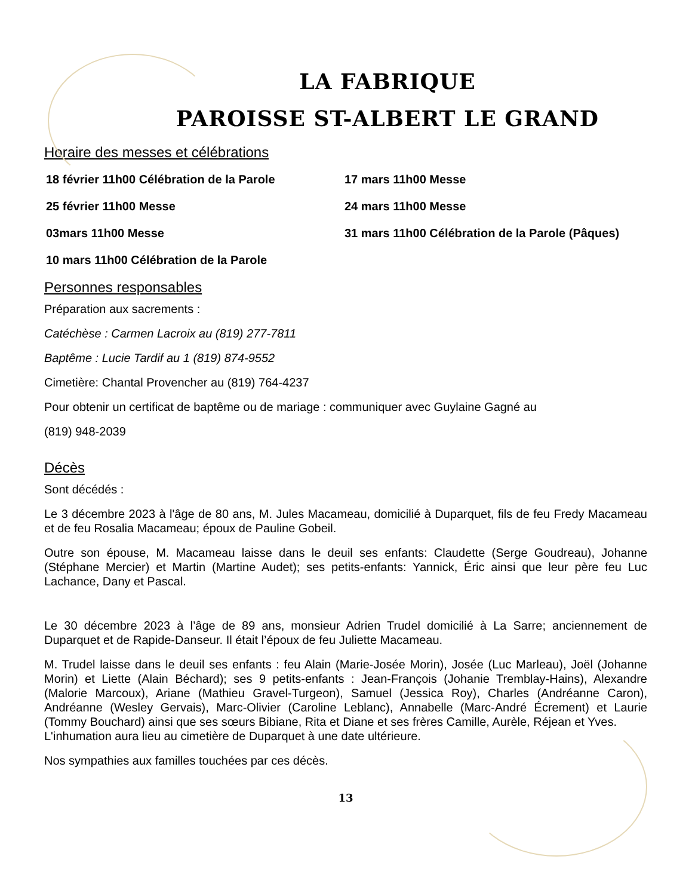LA FABRIQUE
PAROISSE ST-ALBERT LE GRAND
Horaire des messes et célébrations
18 février 11h00 Célébration de la Parole
17 mars 11h00 Messe
25 février 11h00 Messe
24 mars 11h00 Messe
03mars 11h00 Messe
31 mars 11h00 Célébration de la Parole (Pâques)
10 mars 11h00 Célébration de la Parole
Personnes responsables
Préparation aux sacrements :
Catéchèse : Carmen Lacroix au (819) 277-7811
Baptême : Lucie Tardif au 1 (819) 874-9552
Cimetière: Chantal Provencher au (819) 764-4237
Pour obtenir un certificat de baptême ou de mariage : communiquer avec Guylaine Gagné au
(819) 948-2039
Décès
Sont décédés :
Le 3 décembre 2023 à l'âge de 80 ans, M. Jules Macameau, domicilié à Duparquet, fils de feu Fredy Macameau et de feu Rosalia Macameau; époux de Pauline Gobeil.
Outre son épouse, M. Macameau laisse dans le deuil ses enfants: Claudette (Serge Goudreau), Johanne (Stéphane Mercier) et Martin (Martine Audet); ses petits-enfants: Yannick, Éric ainsi que leur père feu Luc Lachance, Dany et Pascal.
Le 30 décembre 2023 à l’âge de 89 ans, monsieur Adrien Trudel domicilié à La Sarre; anciennement de Duparquet et de Rapide-Danseur. Il était l’époux de feu Juliette Macameau.
M. Trudel laisse dans le deuil ses enfants : feu Alain (Marie-Josée Morin), Josée (Luc Marleau), Joël (Johanne Morin) et Liette (Alain Béchard); ses 9 petits-enfants : Jean-François (Johanie Tremblay-Hains), Alexandre (Malorie Marcoux), Ariane (Mathieu Gravel-Turgeon), Samuel (Jessica Roy), Charles (Andréanne Caron), Andréanne (Wesley Gervais), Marc-Olivier (Caroline Leblanc), Annabelle (Marc-André Écrement) et Laurie (Tommy Bouchard) ainsi que ses sœurs Bibiane, Rita et Diane et ses frères Camille, Aurèle, Réjean et Yves.
L'inhumation aura lieu au cimetière de Duparquet à une date ultérieure.
Nos sympathies aux familles touchées par ces décès.
13